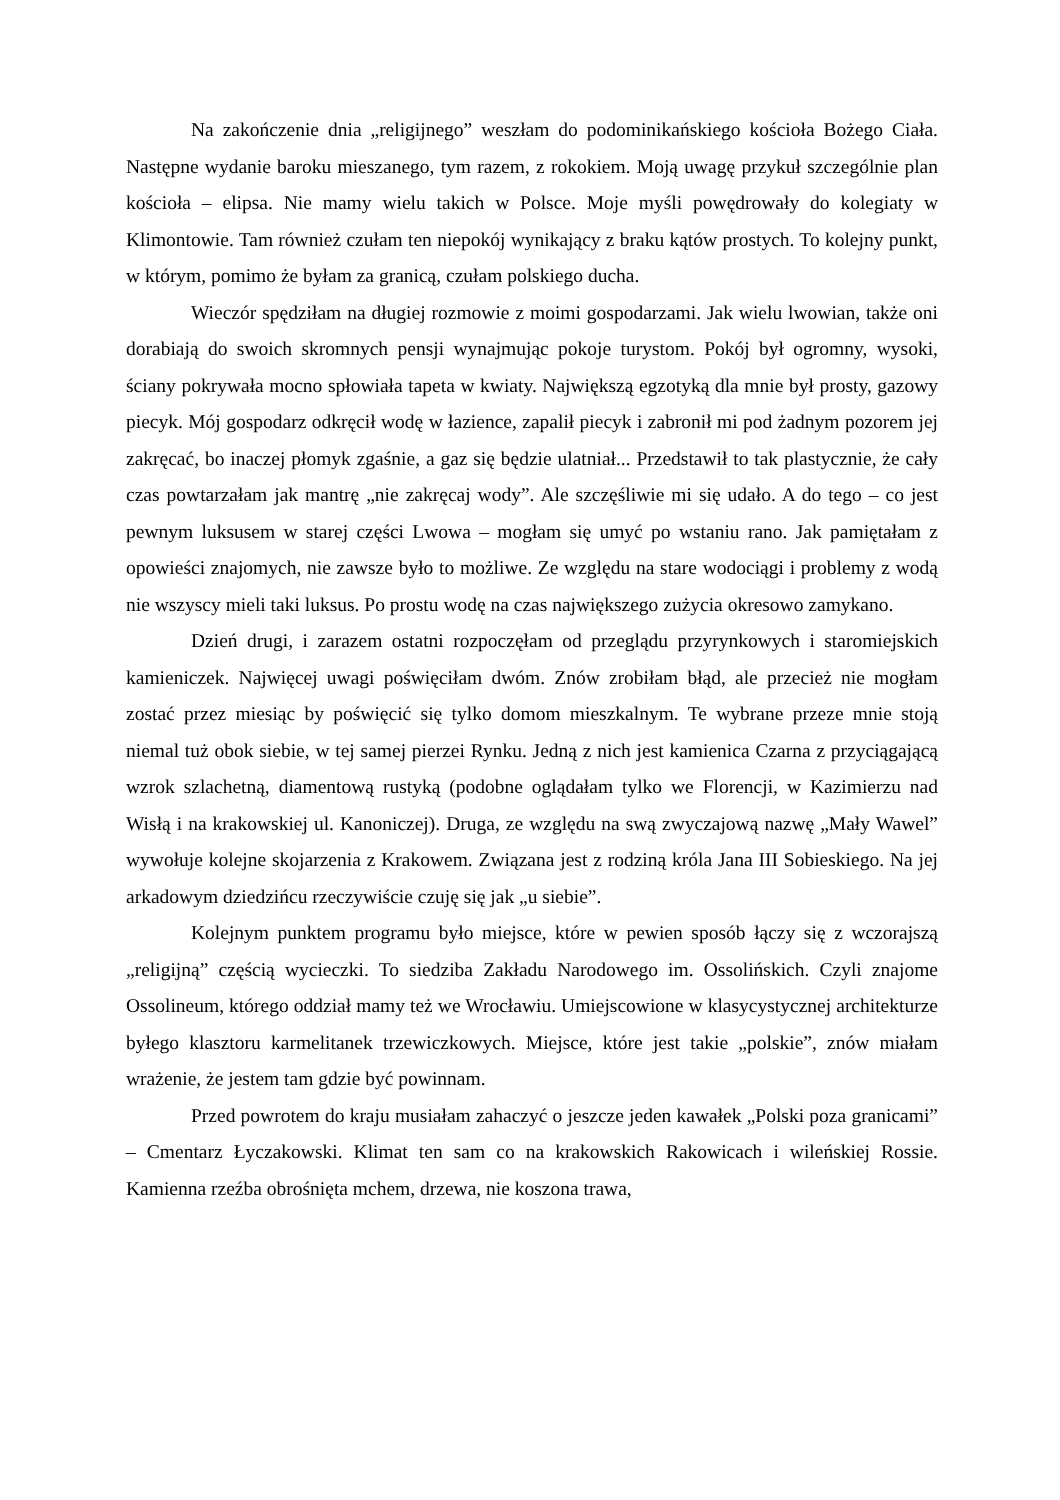Na zakończenie dnia „religijnego” weszłam do podominikańskiego kościoła Bożego Ciała. Następne wydanie baroku mieszanego, tym razem, z rokokiem. Moją uwagę przykuł szczególnie plan kościoła – elipsa. Nie mamy wielu takich w Polsce. Moje myśli powędrowały do kolegiaty w Klimontowie. Tam również czułam ten niepokój wynikający z braku kątów prostych. To kolejny punkt, w którym, pomimo że byłam za granicą, czułam polskiego ducha.
Wieczór spędziłam na długiej rozmowie z moimi gospodarzami. Jak wielu lwowian, także oni dorabiają do swoich skromnych pensji wynajmując pokoje turystom. Pokój był ogromny, wysoki, ściany pokrywała mocno spłowiała tapeta w kwiaty. Największą egzotyką dla mnie był prosty, gazowy piecyk. Mój gospodarz odkręcił wodę w łazience, zapalił piecyk i zabronił mi pod żadnym pozorem jej zakręcać, bo inaczej płomyk zgaśnie, a gaz się będzie ulatniał... Przedstawił to tak plastycznie, że cały czas powtarzałam jak mantrę „nie zakręcaj wody”. Ale szczęśliwie mi się udało. A do tego – co jest pewnym luksusem w starej części Lwowa – mogłam się umyć po wstaniu rano. Jak pamiętałam z opowieści znajomych, nie zawsze było to możliwe. Ze względu na stare wodociągi i problemy z wodą nie wszyscy mieli taki luksus. Po prostu wodę na czas największego zużycia okresowo zamykano.
Dzień drugi, i zarazem ostatni rozpoczęłam od przeglądu przyrynkowych i staromiejskich kamieniczek. Najwięcej uwagi poświęciłam dwóm. Znów zrobiłam błąd, ale przecież nie mogłam zostać przez miesiąc by poświęcić się tylko domom mieszkalnym. Te wybrane przeze mnie stoją niemal tuż obok siebie, w tej samej pierzei Rynku. Jedną z nich jest kamienica Czarna z przyciągającą wzrok szlachetną, diamentową rustyką (podobne oglądałam tylko we Florencji, w Kazimierzu nad Wisłą i na krakowskiej ul. Kanoniczej). Druga, ze względu na swą zwyczajową nazwę „Mały Wawel” wywołuje kolejne skojarzenia z Krakowem. Związana jest z rodziną króla Jana III Sobieskiego. Na jej arkadowym dziedzińcu rzeczywiście czuję się jak „u siebie”.
Kolejnym punktem programu było miejsce, które w pewien sposób łączy się z wczorajszą „religijną” częścią wycieczki. To siedziba Zakładu Narodowego im. Ossolińskich. Czyli znajome Ossolineum, którego oddział mamy też we Wrocławiu. Umiejscowione w klasycystycznej architekturze byłego klasztoru karmelitanek trzewiczkowych. Miejsce, które jest takie „polskie”, znów miałam wrażenie, że jestem tam gdzie być powinnam.
Przed powrotem do kraju musiałam zahaczyć o jeszcze jeden kawałek „Polski poza granicami” – Cmentarz Łyczakowski. Klimat ten sam co na krakowskich Rakowicach i wileńskiej Rossie. Kamienna rzeźba obrośnięta mchem, drzewa, nie koszona trawa,